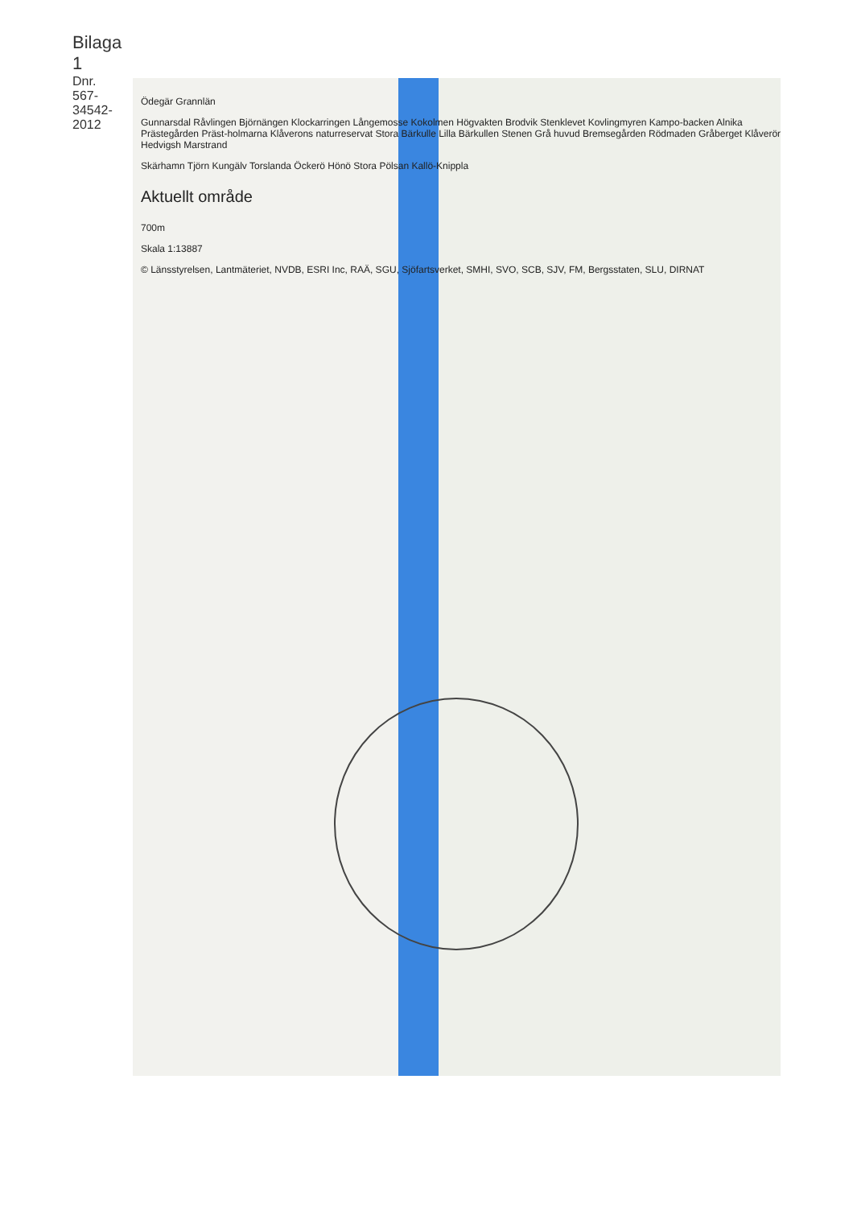Bilaga 1
Dnr. 567-34542-2012
Ödegär Grannlän
Gunnarsdal Råvlingen Björnängen Klockarringen Långemosse Kokolmen Högvakten Brodvik Stenklevet Kovlingmyren Kampo-backen Alnika Prästegården Präst-holmarna Klåverons naturreservat Stora Bärkulle Lilla Bärkullen Stenen Grå huvud Bremsegården Rödmaden Gråberget Klåverön Hedvigsh Marstrand
Skärhamn Tjörn Kungälv Torslanda Öckerö Hönö Stora Pölsan Kallö-Knippla
Aktuellt område
700m
Skala 1:13887
© Länsstyrelsen, Lantmäteriet, NVDB, ESRI Inc, RAÄ, SGU, Sjöfartsverket, SMHI, SVO, SCB, SJV, FM, Bergsstaten, SLU, DIRNAT